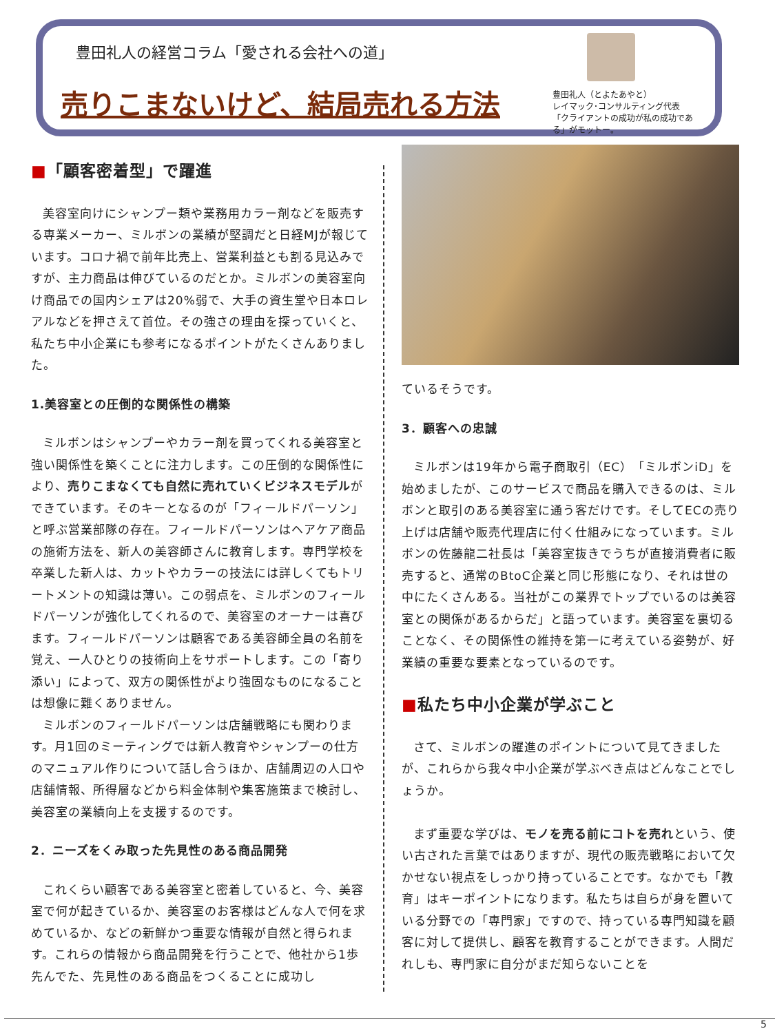豊田礼人の経営コラム「愛される会社への道」
売りこまないけど、結局売れる方法
豊田礼人（とよたあやと）
レイマック･コンサルティング代表
「クライアントの成功が私の成功である」がモットー。
■「顧客密着型」で躍進
美容室向けにシャンプー類や業務用カラー剤などを販売する専業メーカー、ミルボンの業績が堅調だと日経MJが報じています。コロナ禍で前年比売上、営業利益とも割る見込みですが、主力商品は伸びているのだとか。ミルボンの美容室向け商品での国内シェアは20%弱で、大手の資生堂や日本ロレアルなどを押さえて首位。その強さの理由を探っていくと、私たち中小企業にも参考になるポイントがたくさんありました。
1.美容室との圧倒的な関係性の構築
ミルボンはシャンプーやカラー剤を買ってくれる美容室と強い関係性を築くことに注力します。この圧倒的な関係性により、売りこまなくても自然に売れていくビジネスモデルができています。そのキーとなるのが「フィールドパーソン」と呼ぶ営業部隊の存在。フィールドパーソンはヘアケア商品の施術方法を、新人の美容師さんに教育します。専門学校を卒業した新人は、カットやカラーの技法には詳しくてもトリートメントの知識は薄い。この弱点を、ミルボンのフィールドパーソンが強化してくれるので、美容室のオーナーは喜びます。フィールドパーソンは顧客である美容師全員の名前を覚え、一人ひとりの技術向上をサポートします。この「寄り添い」によって、双方の関係性がより強固なものになることは想像に難くありません。
ミルボンのフィールドパーソンは店舗戦略にも関わります。月1回のミーティングでは新人教育やシャンプーの仕方のマニュアル作りについて話し合うほか、店舗周辺の人口や店舗情報、所得層などから料金体制や集客施策まで検討し、美容室の業績向上を支援するのです。
2．ニーズをくみ取った先見性のある商品開発
これくらい顧客である美容室と密着していると、今、美容室で何が起きているか、美容室のお客様はどんな人で何を求めているか、などの新鮮かつ重要な情報が自然と得られます。これらの情報から商品開発を行うことで、他社から1歩先んでた、先見性のある商品をつくることに成功し
ているそうです。
3．顧客への忠誠
ミルボンは19年から電子商取引（EC）「ミルボンiD」を始めましたが、このサービスで商品を購入できるのは、ミルボンと取引のある美容室に通う客だけです。そしてECの売り上げは店舗や販売代理店に付く仕組みになっています。ミルボンの佐藤龍二社長は「美容室抜きでうちが直接消費者に販売すると、通常のBtoC企業と同じ形態になり、それは世の中にたくさんある。当社がこの業界でトップでいるのは美容室との関係があるからだ」と語っています。美容室を裏切ることなく、その関係性の維持を第一に考えている姿勢が、好業績の重要な要素となっているのです。
■私たち中小企業が学ぶこと
さて、ミルボンの躍進のポイントについて見てきましたが、これらから我々中小企業が学ぶべき点はどんなことでしょうか。
まず重要な学びは、モノを売る前にコトを売れという、使い古された言葉ではありますが、現代の販売戦略において欠かせない視点をしっかり持っていることです。なかでも「教育」はキーポイントになります。私たちは自らが身を置いている分野での「専門家」ですので、持っている専門知識を顧客に対して提供し、顧客を教育することができます。人間だれしも、専門家に自分がまだ知らないことを
5